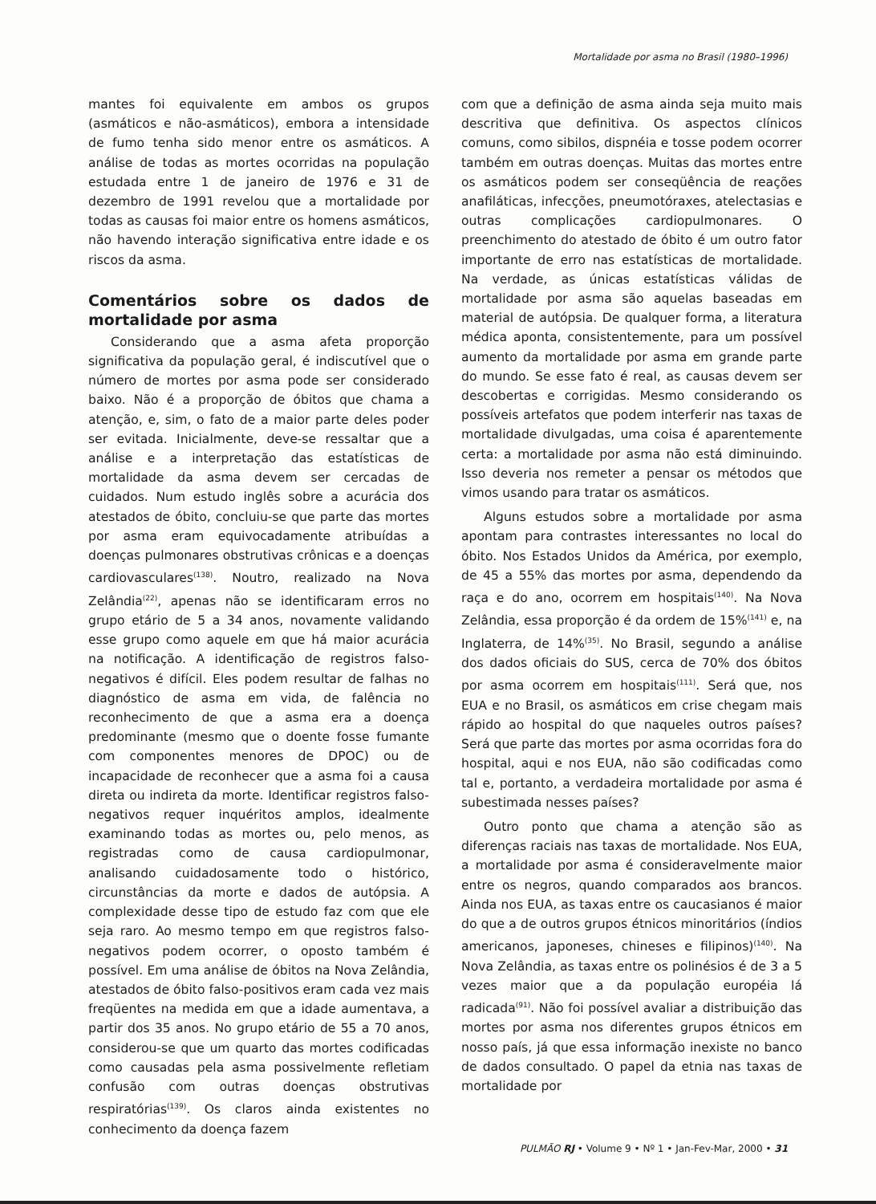Mortalidade por asma no Brasil (1980–1996)
mantes foi equivalente em ambos os grupos (asmáticos e não-asmáticos), embora a intensidade de fumo tenha sido menor entre os asmáticos. A análise de todas as mortes ocorridas na população estudada entre 1 de janeiro de 1976 e 31 de dezembro de 1991 revelou que a mortalidade por todas as causas foi maior entre os homens asmáticos, não havendo interação significativa entre idade e os riscos da asma.
Comentários sobre os dados de mortalidade por asma
Considerando que a asma afeta proporção significativa da população geral, é indiscutível que o número de mortes por asma pode ser considerado baixo. Não é a proporção de óbitos que chama a atenção, e, sim, o fato de a maior parte deles poder ser evitada. Inicialmente, deve-se ressaltar que a análise e a interpretação das estatísticas de mortalidade da asma devem ser cercadas de cuidados. Num estudo inglês sobre a acurácia dos atestados de óbito, concluiu-se que parte das mortes por asma eram equivocadamente atribuídas a doenças pulmonares obstrutivas crônicas e a doenças cardiovasculares<sup>(138)</sup>. Noutro, realizado na Nova Zelândia<sup>(22)</sup>, apenas não se identificaram erros no grupo etário de 5 a 34 anos, novamente validando esse grupo como aquele em que há maior acurácia na notificação. A identificação de registros falso-negativos é difícil. Eles podem resultar de falhas no diagnóstico de asma em vida, de falência no reconhecimento de que a asma era a doença predominante (mesmo que o doente fosse fumante com componentes menores de DPOC) ou de incapacidade de reconhecer que a asma foi a causa direta ou indireta da morte. Identificar registros falso-negativos requer inquéritos amplos, idealmente examinando todas as mortes ou, pelo menos, as registradas como de causa cardiopulmonar, analisando cuidadosamente todo o histórico, circunstâncias da morte e dados de autópsia. A complexidade desse tipo de estudo faz com que ele seja raro. Ao mesmo tempo em que registros falso-negativos podem ocorrer, o oposto também é possível. Em uma análise de óbitos na Nova Zelândia, atestados de óbito falso-positivos eram cada vez mais freqüentes na medida em que a idade aumentava, a partir dos 35 anos. No grupo etário de 55 a 70 anos, considerou-se que um quarto das mortes codificadas como causadas pela asma possivelmente refletiam confusão com outras doenças obstrutivas respiratórias<sup>(139)</sup>. Os claros ainda existentes no conhecimento da doença fazem
com que a definição de asma ainda seja muito mais descritiva que definitiva. Os aspectos clínicos comuns, como sibilos, dispnéia e tosse podem ocorrer também em outras doenças. Muitas das mortes entre os asmáticos podem ser conseqüência de reações anafiláticas, infecções, pneumotóraxes, atelectasias e outras complicações cardiopulmonares. O preenchimento do atestado de óbito é um outro fator importante de erro nas estatísticas de mortalidade. Na verdade, as únicas estatísticas válidas de mortalidade por asma são aquelas baseadas em material de autópsia. De qualquer forma, a literatura médica aponta, consistentemente, para um possível aumento da mortalidade por asma em grande parte do mundo. Se esse fato é real, as causas devem ser descobertas e corrigidas. Mesmo considerando os possíveis artefatos que podem interferir nas taxas de mortalidade divulgadas, uma coisa é aparentemente certa: a mortalidade por asma não está diminuindo. Isso deveria nos remeter a pensar os métodos que vimos usando para tratar os asmáticos.
Alguns estudos sobre a mortalidade por asma apontam para contrastes interessantes no local do óbito. Nos Estados Unidos da América, por exemplo, de 45 a 55% das mortes por asma, dependendo da raça e do ano, ocorrem em hospitais<sup>(140)</sup>. Na Nova Zelândia, essa proporção é da ordem de 15%<sup>(141)</sup> e, na Inglaterra, de 14%<sup>(35)</sup>. No Brasil, segundo a análise dos dados oficiais do SUS, cerca de 70% dos óbitos por asma ocorrem em hospitais<sup>(111)</sup>. Será que, nos EUA e no Brasil, os asmáticos em crise chegam mais rápido ao hospital do que naqueles outros países? Será que parte das mortes por asma ocorridas fora do hospital, aqui e nos EUA, não são codificadas como tal e, portanto, a verdadeira mortalidade por asma é subestimada nesses países?
Outro ponto que chama a atenção são as diferenças raciais nas taxas de mortalidade. Nos EUA, a mortalidade por asma é consideravelmente maior entre os negros, quando comparados aos brancos. Ainda nos EUA, as taxas entre os caucasianos é maior do que a de outros grupos étnicos minoritários (índios americanos, japoneses, chineses e filipinos)<sup>(140)</sup>. Na Nova Zelândia, as taxas entre os polinésios é de 3 a 5 vezes maior que a da população européia lá radicada<sup>(91)</sup>. Não foi possível avaliar a distribuição das mortes por asma nos diferentes grupos étnicos em nosso país, já que essa informação inexiste no banco de dados consultado. O papel da etnia nas taxas de mortalidade por
PULMÃO RJ • Volume 9 • Nº 1 • Jan-Fev-Mar, 2000 • 31